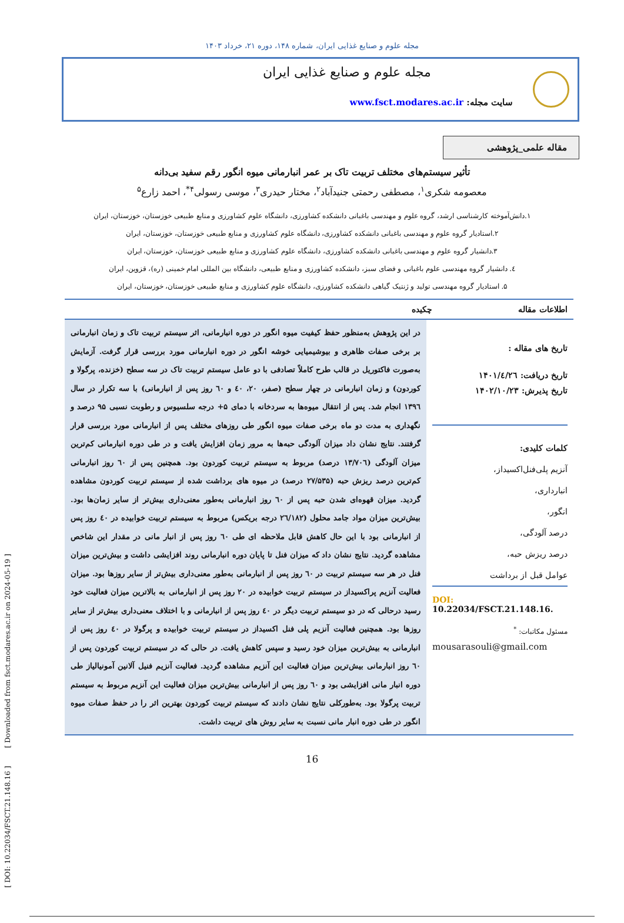[ DOI: 10.22034/FSCT.21.148.16 ] [ Downloaded from fsct.modares.ac.ir on 2024-05-19 ]
مجله علوم و صنایع غذایی ایران، شماره ۱۴۸، دوره ۲۱، خرداد ۱۴۰۳
مجله علوم و صنایع غذایی ایران
سایت مجله: www.fsct.modares.ac.ir
مقاله علمی_پژوهشی
تأثیر سیستم‌های مختلف تربیت تاک بر عمر انبارمانی میوه انگور رقم سفید بی‌دانه
معصومه شکری<sup>۱</sup>، مصطفی رحمتی جنیدآباد<sup>۲</sup>، مختار حیدری<sup>۳</sup>، موسی رسولی<sup>۴*</sup>، احمد زارع<sup>۵</sup>
۱.دانش‌آموخته کارشناسی ارشد، گروه علوم و مهندسی باغبانی دانشکده کشاورزی، دانشگاه علوم کشاورزی و منابع طبیعی خوزستان، خوزستان، ایران
۲.استادیار گروه علوم و مهندسی باغبانی دانشکده کشاورزی، دانشگاه علوم کشاورزی و منابع طبیعی خوزستان، خوزستان، ایران
۳.دانشیار گروه علوم و مهندسی باغبانی دانشکده کشاورزی، دانشگاه علوم کشاورزی و منابع طبیعی خوزستان، خوزستان، ایران
٤. دانشیار گروه مهندسی علوم باغبانی و فضای سبز، دانشکده کشاورزی و منابع طبیعی، دانشگاه بین المللی امام خمینی (ره)، قزوین، ایران
۵. استادیار گروه مهندسی تولید و ژنتیک گیاهی دانشکده کشاورزی، دانشگاه علوم کشاورزی و منابع طبیعی خوزستان، خوزستان، ایران
اطلاعات مقاله چکیده
تاریخ های مقاله :
تاریخ دریافت: ۱۴۰۱/٤/٢٦
تاریخ پذیرش: ۱۴۰۲/۱۰/۲۳
کلمات کلیدی:
آنزیم پلی‌فنل‌اکسیداز،
انبارداری،
انگور،
درصد آلودگی،
درصد ریزش حبه،
عوامل قبل از برداشت
DOI: 10.22034/FSCT.21.148.16.
مسئول مکاتبات: <sup>*</sup>
mousarasouli@gmail.com
در این پژوهش به‌منظور حفظ کیفیت میوه انگور در دوره انبارمانی، اثر سیستم تربیت تاک و زمان انبارمانی بر برخی صفات ظاهری و بیوشیمیایی خوشه انگور در دوره انبارمانی مورد بررسی قرار گرفت. آزمایش به‌صورت فاکتوریل در قالب طرح کاملاً تصادفی با دو عامل سیستم تربیت تاک در سه سطح (خزنده، پرگولا و کوردون) و زمان انبارمانی در چهار سطح (صفر، ۲۰، ٤۰ و ٦۰ روز پس از انبارمانی) با سه تکرار در سال ۱۳۹٦ انجام شد. پس از انتقال میوه‌ها به سردخانه با دمای ۵+ درجه سلسیوس و رطوبت نسبی ۹۵ درصد و نگهداری به مدت دو ماه برخی صفات میوه انگور طی روزهای مختلف پس از انبارمانی مورد بررسی قرار گرفتند. نتایج نشان داد میزان آلودگی حبه‌ها به مرور زمان افزایش یافت و در طی دوره انبارمانی کم‌ترین میزان آلودگی (۱۳/۷۰٦ درصد) مربوط به سیستم تربیت کوردون بود. همچنین پس از ٦۰ روز انبارمانی کم‌ترین درصد ریزش حبه (۲۷/۵۳۵ درصد) در میوه های برداشت شده از سیستم تربیت کوردون مشاهده گردید. میزان قهوه‌ای شدن حبه پس از ٦۰ روز انبارمانی به‌طور معنی‌داری بیش‌تر از سایر زمان‌ها بود. بیش‌ترین میزان مواد جامد محلول (۲٦/۱۸۲ درجه بریکس) مربوط به سیستم تربیت خوابیده در ٤۰ روز پس از انبارمانی بود با این حال کاهش قابل ملاحظه ای طی ٦۰ روز پس از انبار مانی در مقدار این شاخص مشاهده گردید. نتایج نشان داد که میزان فنل تا پایان دوره انبارمانی روند افزایشی داشت و بیش‌ترین میزان فنل در هر سه سیستم تربیت در ٦۰ روز پس از انبارمانی به‌طور معنی‌داری بیش‌تر از سایر روزها بود. میزان فعالیت آنزیم پراکسیداز در سیستم تربیت خوابیده در ۲۰ روز پس از انبارمانی به بالاترین میزان فعالیت خود رسید درحالی که در دو سیستم تربیت دیگر در ٤۰ روز پس از انبارمانی و با اختلاف معنی‌داری بیش‌تر از سایر روزها بود. همچنین فعالیت آنزیم پلی فنل اکسیداز در سیستم تربیت خوابیده و پرگولا در ٤۰ روز پس از انبارمانی به بیش‌ترین میزان خود رسید و سپس کاهش یافت. در حالی که در سیستم تربیت کوردون پس از ٦۰ روز انبارمانی بیش‌ترین میزان فعالیت این آنزیم مشاهده گردید. فعالیت آنزیم فنیل آلانین آمونیالیاز طی دوره انبار مانی افزایشی بود و ٦۰ روز پس از انبارمانی بیش‌ترین میزان فعالیت این آنزیم مربوط به سیستم تربیت پرگولا بود. به‌طورکلی نتایج نشان دادند که سیستم تربیت کوردون بهترین اثر را در حفظ صفات میوه انگور در طی دوره انبار مانی نسبت به سایر روش های تربیت داشت.
16